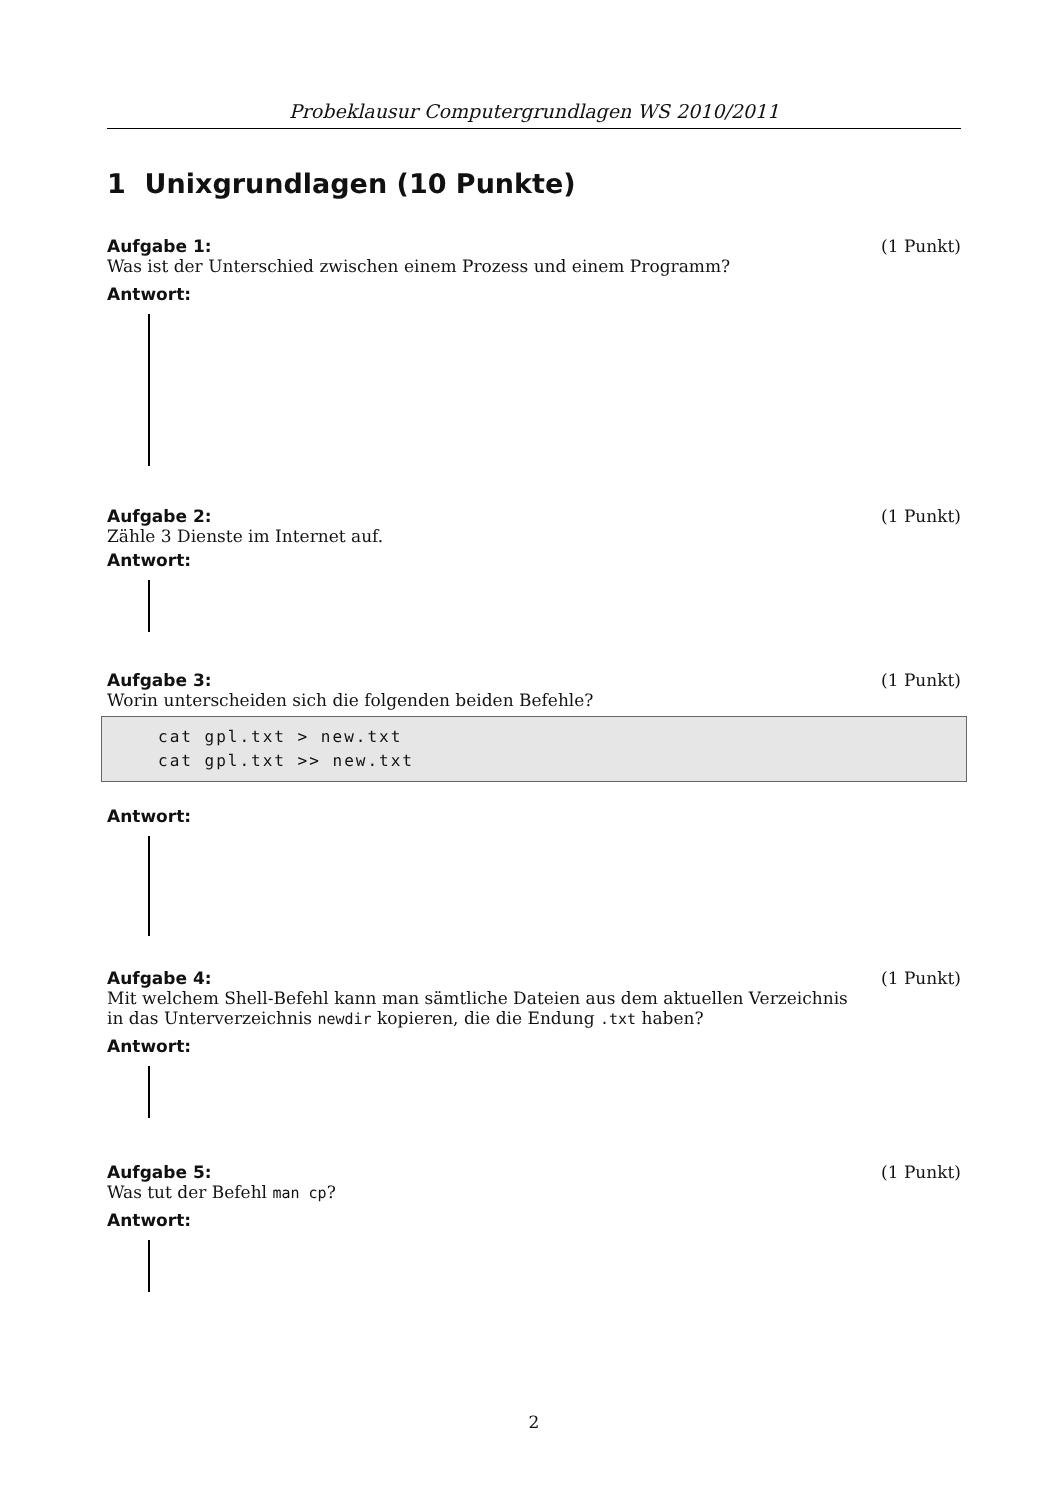Probeklausur Computergrundlagen WS 2010/2011
1 Unixgrundlagen (10 Punkte)
Aufgabe 1: (1 Punkt)
Was ist der Unterschied zwischen einem Prozess und einem Programm?
Antwort:
Aufgabe 2: (1 Punkt)
Zähle 3 Dienste im Internet auf.
Antwort:
Aufgabe 3: (1 Punkt)
Worin unterscheiden sich die folgenden beiden Befehle?
cat gpl.txt > new.txt
cat gpl.txt >> new.txt
Antwort:
Aufgabe 4: (1 Punkt)
Mit welchem Shell-Befehl kann man sämtliche Dateien aus dem aktuellen Verzeichnis
in das Unterverzeichnis newdir kopieren, die die Endung .txt haben?
Antwort:
Aufgabe 5: (1 Punkt)
Was tut der Befehl man cp?
Antwort:
2